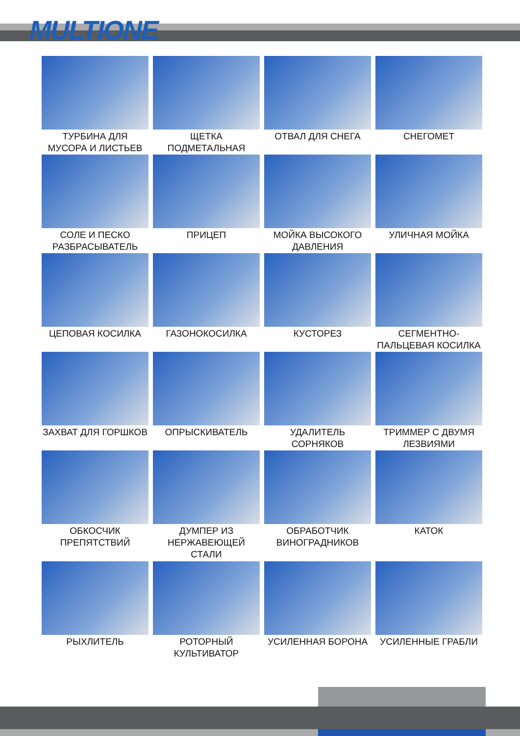MULTIONE
ТУРБИНА ДЛЯ МУСОРА И ЛИСТЬЕВ
ЩЕТКА ПОДМЕТАЛЬНАЯ
ОТВАЛ ДЛЯ СНЕГА
СНЕГОМЕТ
СОЛЕ И ПЕСКО РАЗБРАСЫВАТЕЛЬ
ПРИЦЕП
МОЙКА ВЫСОКОГО ДАВЛЕНИЯ
УЛИЧНАЯ МОЙКА
ЦЕПОВАЯ КОСИЛКА
ГАЗОНОКОСИЛКА
КУСТОРЕЗ
СЕГМЕНТНО-ПАЛЬЦЕВАЯ КОСИЛКА
ЗАХВАТ ДЛЯ ГОРШКОВ
ОПРЫСКИВАТЕЛЬ
УДАЛИТЕЛЬ СОРНЯКОВ
ТРИММЕР С ДВУМЯ ЛЕЗВИЯМИ
ОБКОСЧИК ПРЕПЯТСТВИЙ
ДУМПЕР ИЗ НЕРЖАВЕЮЩЕЙ СТАЛИ
ОБРАБОТЧИК ВИНОГРАДНИКОВ
КАТОК
РЫХЛИТЕЛЬ
РОТОРНЫЙ КУЛЬТИВАТОР
УСИЛЕННАЯ БОРОНА
УСИЛЕННЫЕ ГРАБЛИ